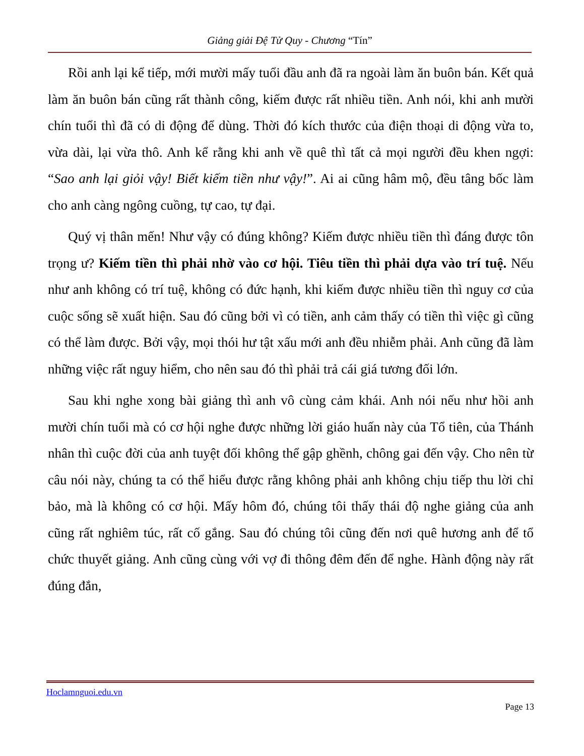Giảng giải Đệ Tử Quy - Chương “Tín”
Rồi anh lại kể tiếp, mới mười mấy tuổi đầu anh đã ra ngoài làm ăn buôn bán. Kết quả làm ăn buôn bán cũng rất thành công, kiếm được rất nhiều tiền. Anh nói, khi anh mười chín tuổi thì đã có di động để dùng. Thời đó kích thước của điện thoại di động vừa to, vừa dài, lại vừa thô. Anh kể rằng khi anh về quê thì tất cả mọi người đều khen ngợi: “Sao anh lại giỏi vậy! Biết kiếm tiền như vậy!”. Ai ai cũng hâm mộ, đều tâng bốc làm cho anh càng ngông cuồng, tự cao, tự đại.
Quý vị thân mến! Như vậy có đúng không? Kiếm được nhiều tiền thì đáng được tôn trọng ư? Kiếm tiền thì phải nhờ vào cơ hội. Tiêu tiền thì phải dựa vào trí tuệ. Nếu như anh không có trí tuệ, không có đức hạnh, khi kiếm được nhiều tiền thì nguy cơ của cuộc sống sẽ xuất hiện. Sau đó cũng bởi vì có tiền, anh cảm thấy có tiền thì việc gì cũng có thể làm được. Bởi vậy, mọi thói hư tật xấu mới anh đều nhiễm phải. Anh cũng đã làm những việc rất nguy hiểm, cho nên sau đó thì phải trả cái giá tương đối lớn.
Sau khi nghe xong bài giảng thì anh vô cùng cảm khái. Anh nói nếu như hồi anh mười chín tuổi mà có cơ hội nghe được những lời giáo huấn này của Tổ tiên, của Thánh nhân thì cuộc đời của anh tuyệt đối không thể gập ghềnh, chông gai đến vậy. Cho nên từ câu nói này, chúng ta có thể hiểu được rằng không phải anh không chịu tiếp thu lời chỉ bảo, mà là không có cơ hội. Mấy hôm đó, chúng tôi thấy thái độ nghe giảng của anh cũng rất nghiêm túc, rất cố gắng. Sau đó chúng tôi cũng đến nơi quê hương anh để tổ chức thuyết giảng. Anh cũng cùng với vợ đi thông đêm đến để nghe. Hành động này rất đúng đắn,
Hoclamnguoi.edu.vn
Page 13